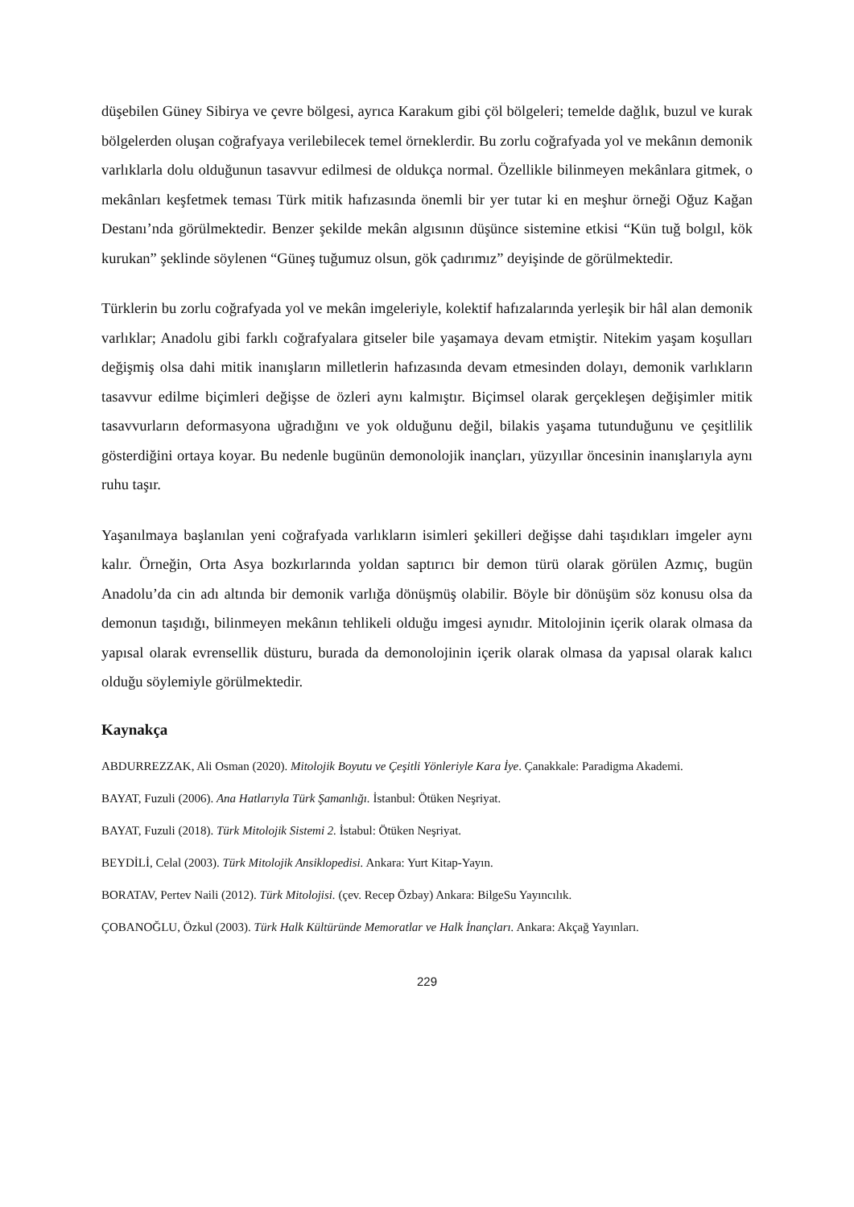düşebilen Güney Sibirya ve çevre bölgesi, ayrıca Karakum gibi çöl bölgeleri; temelde dağlık, buzul ve kurak bölgelerden oluşan coğrafyaya verilebilecek temel örneklerdir. Bu zorlu coğrafyada yol ve mekânın demonik varlıklarla dolu olduğunun tasavvur edilmesi de oldukça normal. Özellikle bilinmeyen mekânlara gitmek, o mekânları keşfetmek teması Türk mitik hafızasında önemli bir yer tutar ki en meşhur örneği Oğuz Kağan Destanı’nda görülmektedir. Benzer şekilde mekân algısının düşünce sistemine etkisi “Kün tuğ bolgıl, kök kurukan” şeklinde söylenen “Güneş tuğumuz olsun, gök çadırımız” deyişinde de görülmektedir.
Türklerin bu zorlu coğrafyada yol ve mekân imgeleriyle, kolektif hafızalarında yerleşik bir hâl alan demonik varlıklar; Anadolu gibi farklı coğrafyalara gitseler bile yaşamaya devam etmiştir. Nitekim yaşam koşulları değişmiş olsa dahi mitik inanışların milletlerin hafızasında devam etmesinden dolayı, demonik varlıkların tasavvur edilme biçimleri değişse de özleri aynı kalmıştır. Biçimsel olarak gerçekleşen değişimler mitik tasavvurların deformasyona uğradığını ve yok olduğunu değil, bilakis yaşama tutunduğunu ve çeşitlilik gösterdiğini ortaya koyar. Bu nedenle bugünün demonolojik inançları, yüzyıllar öncesinin inanışlarıyla aynı ruhu taşır.
Yaşanılmaya başlanılan yeni coğrafyada varlıkların isimleri şekilleri değişse dahi taşıdıkları imgeler aynı kalır. Örneğin, Orta Asya bozkırlarında yoldan saptırıcı bir demon türü olarak görülen Azmıç, bugün Anadolu’da cin adı altında bir demonik varlığa dönüşmüş olabilir. Böyle bir dönüşüm söz konusu olsa da demonun taşıdığı, bilinmeyen mekânın tehlikeli olduğu imgesi aynıdır. Mitolojinin içerik olarak olmasa da yapısal olarak evrensellik düsturu, burada da demonolojinin içerik olarak olmasa da yapısal olarak kalıcı olduğu söylemiyle görülmektedir.
Kaynakça
ABDURREZZAK, Ali Osman (2020). Mitolojik Boyutu ve Çeşitli Yönleriyle Kara İye. Çanakkale: Paradigma Akademi.
BAYAT, Fuzuli (2006). Ana Hatlarıyla Türk Şamanlığı. İstanbul: Ötüken Neşriyat.
BAYAT, Fuzuli (2018). Türk Mitolojik Sistemi 2. İstabul: Ötüken Neşriyat.
BEYDİLİ, Celal (2003). Türk Mitolojik Ansiklopedisi. Ankara: Yurt Kitap-Yayın.
BORATAV, Pertev Naili (2012). Türk Mitolojisi. (çev. Recep Özbay) Ankara: BilgeSu Yayıncılık.
ÇOBANOĞLU, Özkul (2003). Türk Halk Kültüründe Memoratlar ve Halk İnançları. Ankara: Akçağ Yayınları.
229